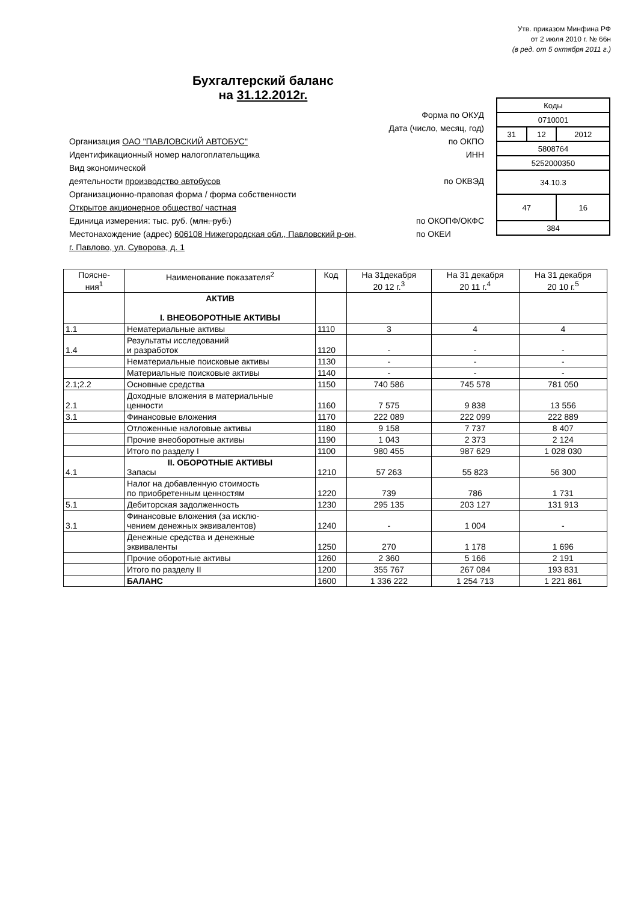Утв. приказом Минфина РФ
от 2 июля 2010 г. № 66н
(в ред. от 5 октября 2011 г.)
Бухгалтерский баланс
на 31.12.2012г.
| Коды | | |
| 0710001 | | |
| 31 | 12 | 2012 |
| 5808764 | | |
| 5252000350 | | |
| 34.10.3 | | |
| 47 | | 16 |
| 384 | | |
Форма по ОКУД
Дата (число, месяц, год)
Организация ОАО "ПАВЛОВСКИЙ АВТОБУС" по ОКПО
Идентификационный номер налогоплательщика ИНН
Вид экономической
деятельности производство автобусов по ОКВЭД
Организационно-правовая форма / форма собственности
Открытое акционерное общество/ частная
Единица измерения: тыс. руб. (млн. руб.) по ОКОПФ/ОКФС
по ОКЕИ
Местонахождение (адрес) 606108 Нижегородская обл., Павловский р-он,
г. Павлово, ул. Суворова, д. 1
| Поясне- ния<sup>1</sup> | Наименование показателя<sup>2</sup> | Код | На 31декабря 20 12 г.<sup>3</sup> | На 31 декабря 20 11 г.<sup>4</sup> | На 31 декабря 20 10 г.<sup>5</sup> |
| --- | --- | --- | --- | --- | --- |
| | АКТИВ I. ВНЕОБОРОТНЫЕ АКТИВЫ | | | | |
| 1.1 | Нематериальные активы | 1110 | 3 | 4 | 4 |
| 1.4 | Результаты исследований и разработок | 1120 | - | - | - |
| | Нематериальные поисковые активы | 1130 | - | - | - |
| | Материальные поисковые активы | 1140 | - | - | - |
| 2.1;2.2 | Основные средства | 1150 | 740 586 | 745 578 | 781 050 |
| 2.1 | Доходные вложения в материальные ценности | 1160 | 7 575 | 9 838 | 13 556 |
| 3.1 | Финансовые вложения | 1170 | 222 089 | 222 099 | 222 889 |
| | Отложенные налоговые активы | 1180 | 9 158 | 7 737 | 8 407 |
| | Прочие внеоборотные активы | 1190 | 1 043 | 2 373 | 2 124 |
| | Итого по разделу I | 1100 | 980 455 | 987 629 | 1 028 030 |
| 4.1 | II. ОБОРОТНЫЕ АКТИВЫ Запасы | 1210 | 57 263 | 55 823 | 56 300 |
| | Налог на добавленную стоимость по приобретенным ценностям | 1220 | 739 | 786 | 1 731 |
| 5.1 | Дебиторская задолженность | 1230 | 295 135 | 203 127 | 131 913 |
| 3.1 | Финансовые вложения (за исклю- чением денежных эквивалентов) | 1240 | - | 1 004 | - |
| | Денежные средства и денежные эквиваленты | 1250 | 270 | 1 178 | 1 696 |
| | Прочие оборотные активы | 1260 | 2 360 | 5 166 | 2 191 |
| | Итого по разделу II | 1200 | 355 767 | 267 084 | 193 831 |
| | БАЛАНС | 1600 | 1 336 222 | 1 254 713 | 1 221 861 |